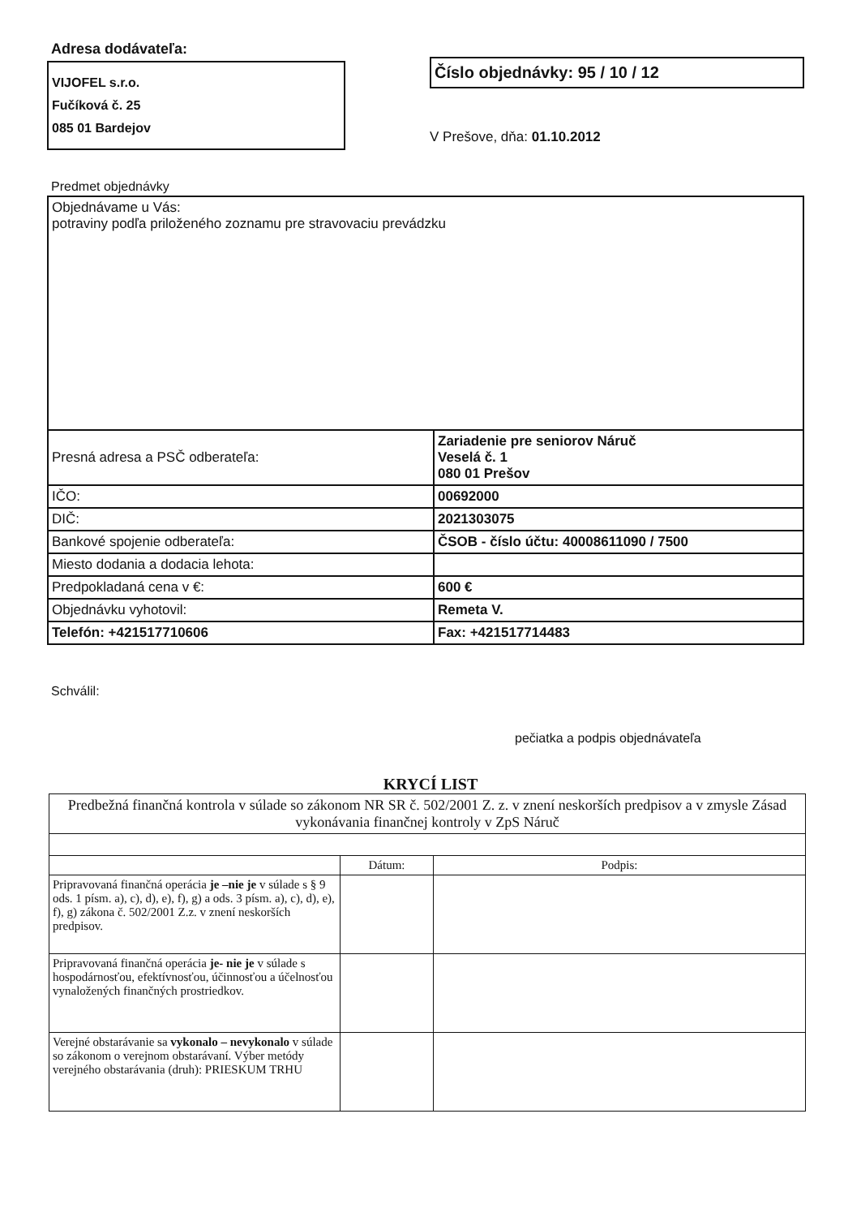Adresa dodávateľa:
VIJOFEL s.r.o.
Fučíková č. 25
085 01 Bardejov
Číslo objednávky: 95 / 10 / 12
V Prešove, dňa: 01.10.2012
Predmet objednávky
| Objednávame u Vás: potraviny podľa priloženého zoznamu pre stravovaciu prevádzku | |
| Presná adresa a PSČ odberateľa: | Zariadenie pre seniorov Náruč Veselá č. 1 080 01 Prešov |
| IČO: | 00692000 |
| DIČ: | 2021303075 |
| Bankové spojenie odberateľa: | ČSOB - číslo účtu: 40008611090 / 7500 |
| Miesto dodania a dodacia lehota: | |
| Predpokladaná cena v €: | 600 € |
| Objednávku vyhotovil: | Remeta V. |
| Telefón: +421517710606 | Fax: +421517714483 |
Schválil:
pečiatka a podpis objednávateľa
KRYCÍ LIST
| Predbežná finančná kontrola v súlade so zákonom NR SR č. 502/2001 Z. z. v znení neskorších predpisov a v zmysle Zásad vykonávania finančnej kontroly v ZpS Náruč | | |
| | Dátum: | Podpis: |
| Pripravovaná finančná operácia je –nie je v súlade s § 9 ods. 1 písm. a), c), d), e), f), g) a ods. 3 písm. a), c), d), e), f), g) zákona č. 502/2001 Z.z. v znení neskorších predpisov. | | |
| Pripravovaná finančná operácia je- nie je v súlade s hospodárnosťou, efektívnosťou, účinnosťou a účelnosťou vynaložených finančných prostriedkov. | | |
| Verejné obstarávanie sa vykonalo – nevykonalo v súlade so zákonom o verejnom obstarávaní. Výber metódy verejného obstarávania (druh): PRIESKUM TRHU | | |